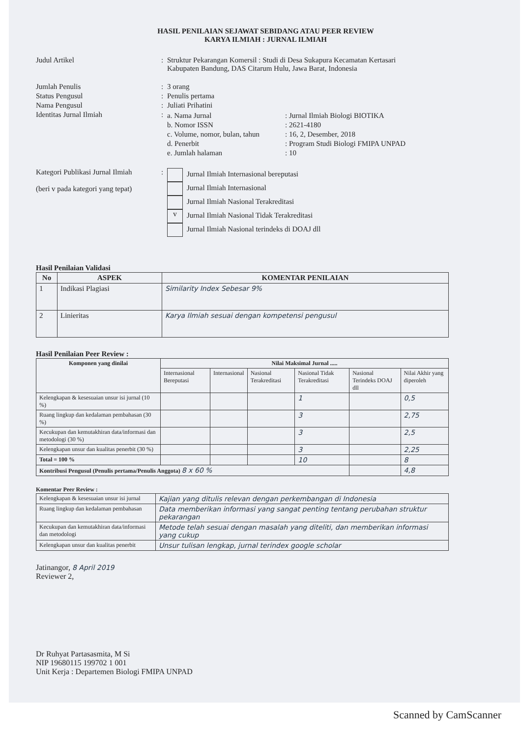HASIL PENILAIAN SEJAWAT SEBIDANG ATAU PEER REVIEW
KARYA ILMIAH : JURNAL ILMIAH
Judul Artikel : Struktur Pekarangan Komersil : Studi di Desa Sukapura Kecamatan Kertasari
Kabupaten Bandung, DAS Citarum Hulu, Jawa Barat, Indonesia
Jumlah Penulis : 3 orang
Status Pengusul : Penulis pertama
Nama Pengusul : Juliati Prihatini
Identitas Jurnal Ilmiah : a. Nama Jurnal : Jurnal Ilmiah Biologi BIOTIKA
b. Nomor ISSN : 2621-4180
c. Volume, nomor, bulan, tahun
: 16, 2, Desember, 2018
d. Penerbit : Program Studi Biologi FMIPA UNPAD
e. Jumlah halaman : 10
Kategori Publikasi Jurnal Ilmiah
(beri v pada kategori yang tepat)
: Jurnal Ilmiah Internasional bereputasi
Jurnal Ilmiah Internasional
Jurnal Ilmiah Nasional Terakreditasi
v Jurnal Ilmiah Nasional Tidak Terakreditasi
Jurnal Ilmiah Nasional terindeks di DOAJ dll
Hasil Penilaian Validasi
| No | ASPEK | KOMENTAR PENILAIAN |
| --- | --- | --- |
| 1 | Indikasi Plagiasi | Similarity Index Sebesar 9% |
| 2 | Linieritas | Karya Ilmiah sesuai dengan kompetensi pengusul |
Hasil Penilaian Peer Review :
| Komponen yang dinilai | Nilai Maksimal Jurnal ..... | | | | | |
| --- | --- | --- | --- | --- | --- | --- |
| | Internasional Bereputasi | Internasional | Nasional Terakreditasi | Nasional Tidak Terakreditasi | Nasional Terindeks DOAJ dll | Nilai Akhir yang diperoleh |
| Kelengkapan & kesesuaian unsur isi jurnal (10 %) | | | | 1 | | 0,5 |
| Ruang lingkup dan kedalaman pembahasan (30 %) | | | | 3 | | 2,75 |
| Kecukupan dan kemutakhiran data/informasi dan metodologi (30 %) | | | | 3 | | 2,5 |
| Kelengkapan unsur dan kualitas penerbit (30 %) | | | | 3 | | 2,25 |
| Total = 100 % | | | | 10 | | 8 |
| Kontribusi Pengusul (Penulis pertama/Penulis Anggota) 8 x 60 % | | | | | | 4,8 |
Komentar Peer Review :
| Kelengkapan & kesesuaian unsur isi jurnal | Kajian yang ditulis relevan dengan perkembangan di Indonesia |
| Ruang lingkup dan kedalaman pembahasan | Data memberikan informasi yang sangat penting tentang perubahan struktur pekarangan |
| Kecukupan dan kemutakhiran data/informasi dan metodologi | Metode telah sesuai dengan masalah yang diteliti, dan memberikan informasi yang cukup |
| Kelengkapan unsur dan kualitas penerbit | Unsur tulisan lengkap, jurnal terindex google scholar |
Jatinangor, 8 April 2019
Reviewer 2,
Dr Ruhyat Partasasmita, M Si
NIP 19680115 199702 1 001
Unit Kerja : Departemen Biologi FMIPA UNPAD
Scanned by CamScanner